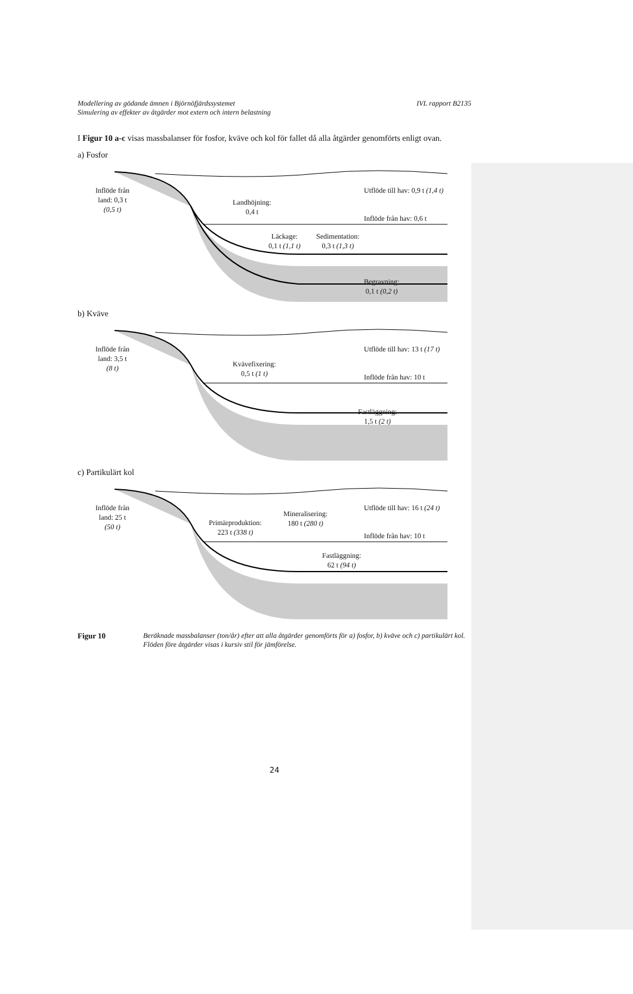Modellering av gödande ämnen i Björnöfjärdssystemet
Simulering av effekter av åtgärder mot extern och intern belastning IVL rapport B2135
I Figur 10 a-c visas massbalanser för fosfor, kväve och kol för fallet då alla åtgärder genomförts enligt ovan.
a) Fosfor
Inflöde från
land: 0,3 t
(0,5 t)
Landhöjning:
0,4 t
Utflöde till hav: 0,9 t (1,4 t)
Inflöde från hav: 0,6 t
Läckage:
0,1 t (1,1 t)
Sedimentation:
0,3 t (1,3 t)
Begravning:
0,1 t (0,2 t)
b) Kväve
Inflöde från
land: 3,5 t
(8 t)
Kvävefixering:
0,5 t (1 t)
Utflöde till hav: 13 t (17 t)
Inflöde från hav: 10 t
Fastläggning:
1,5 t (2 t)
c) Partikulärt kol
Inflöde från
land: 25 t
(50 t)
Primärproduktion:
223 t (338 t)
Mineralisering:
180 t (280 t)
Utflöde till hav: 16 t (24 t)
Inflöde från hav: 10 t
Fastläggning:
62 t (94 t)
Figur 10 Beräknade massbalanser (ton/år) efter att alla åtgärder genomförts för a) fosfor, b) kväve och c) partikulärt kol. Flöden före åtgärder visas i kursiv stil för jämförelse.
24